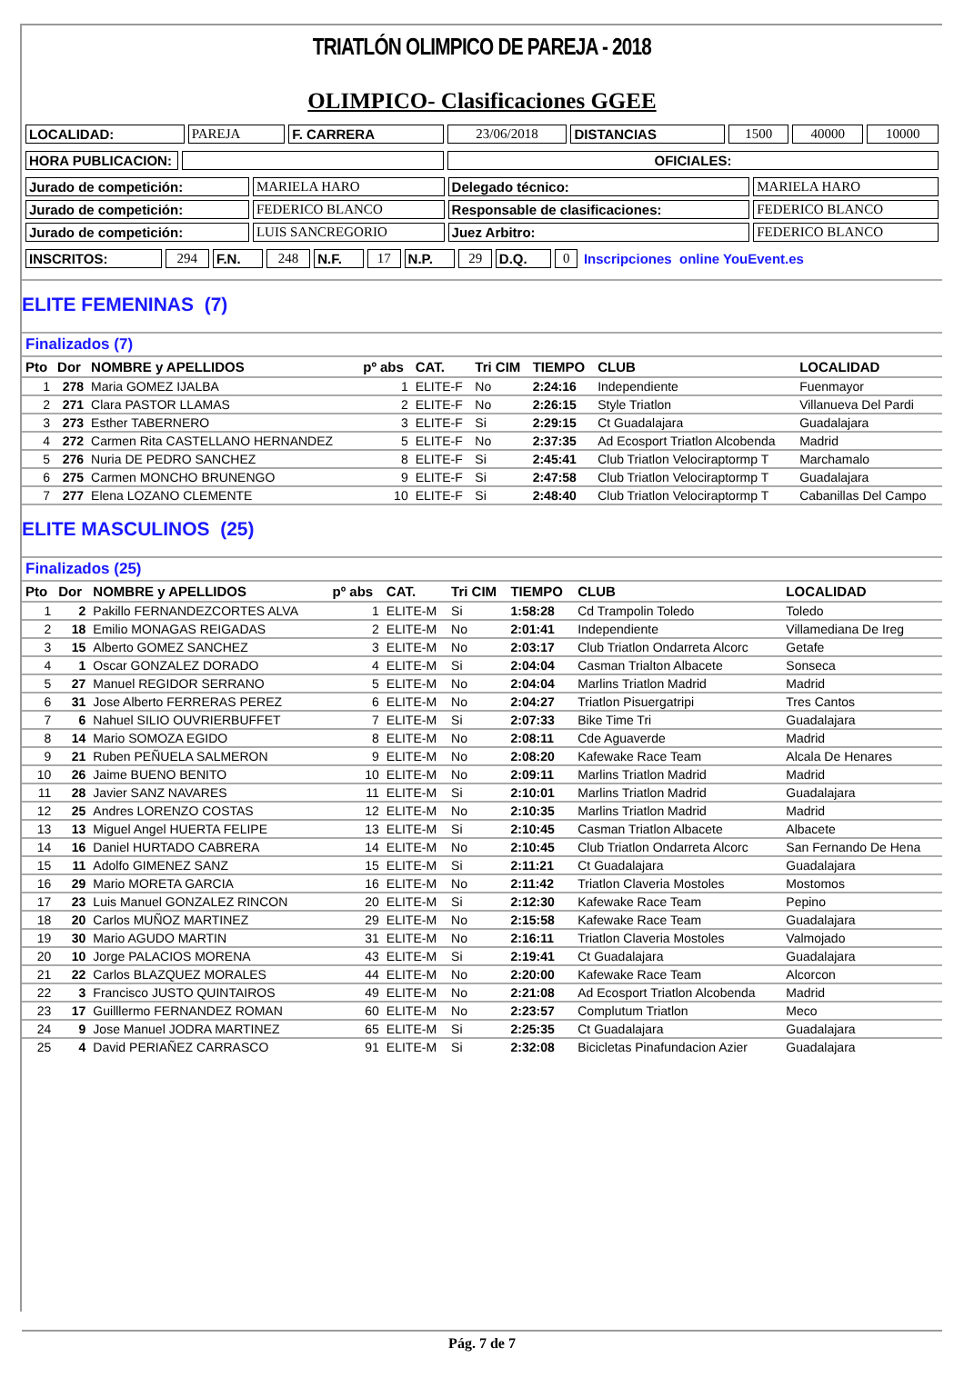TRIATLÓN OLIMPICO DE PAREJA - 2018
OLIMPICO- Clasificaciones GGEE
| LOCALIDAD: | PAREJA | F. CARRERA | 23/06/2018 | DISTANCIAS | 1500 | 40000 | 10000 |
| HORA PUBLICACION: | | OFICIALES: |
| Jurado de competición: | MARIELA HARO | Delegado técnico: | MARIELA HARO |
| Jurado de competición: | FEDERICO BLANCO | Responsable de clasificaciones: | FEDERICO BLANCO |
| Jurado de competición: | LUIS SANCREGORIO | Juez Arbitro: | FEDERICO BLANCO |
| INSCRITOS: | 294 | F.N. | 248 | N.F. | 17 | N.P. | 29 | D.Q. | 0 | Inscripciones online YouEvent.es |
ELITE FEMENINAS (7)
| Finalizados (7) | | | | | | | | |
| --- | --- | --- | --- | --- | --- | --- | --- | --- |
| Pto | Dor | NOMBRE y APELLIDOS | pº abs | CAT. | Tri CIM | TIEMPO | CLUB | LOCALIDAD |
| 1 | 278 | Maria GOMEZ IJALBA | 1 | ELITE-F | No | 2:24:16 | Independiente | Fuenmayor |
| 2 | 271 | Clara PASTOR LLAMAS | 2 | ELITE-F | No | 2:26:15 | Style Triatlon | Villanueva Del Pardi |
| 3 | 273 | Esther TABERNERO | 3 | ELITE-F | Si | 2:29:15 | Ct Guadalajara | Guadalajara |
| 4 | 272 | Carmen Rita CASTELLANO HERNANDEZ | 5 | ELITE-F | No | 2:37:35 | Ad Ecosport Triatlon Alcobenda | Madrid |
| 5 | 276 | Nuria DE PEDRO SANCHEZ | 8 | ELITE-F | Si | 2:45:41 | Club Triatlon Velociraptormp T | Marchamalo |
| 6 | 275 | Carmen MONCHO BRUNENGO | 9 | ELITE-F | Si | 2:47:58 | Club Triatlon Velociraptormp T | Guadalajara |
| 7 | 277 | Elena LOZANO CLEMENTE | 10 | ELITE-F | Si | 2:48:40 | Club Triatlon Velociraptormp T | Cabanillas Del Campo |
ELITE MASCULINOS (25)
| Finalizados (25) | | | | | | | | |
| --- | --- | --- | --- | --- | --- | --- | --- | --- |
| Pto | Dor | NOMBRE y APELLIDOS | pº abs | CAT. | Tri CIM | TIEMPO | CLUB | LOCALIDAD |
| 1 | 2 | Pakillo FERNANDEZCORTES ALVA | 1 | ELITE-M | Si | 1:58:28 | Cd Trampolin Toledo | Toledo |
| 2 | 18 | Emilio MONAGAS REIGADAS | 2 | ELITE-M | No | 2:01:41 | Independiente | Villamediana De Ireg |
| 3 | 15 | Alberto GOMEZ SANCHEZ | 3 | ELITE-M | No | 2:03:17 | Club Triatlon Ondarreta Alcorc | Getafe |
| 4 | 1 | Oscar GONZALEZ DORADO | 4 | ELITE-M | Si | 2:04:04 | Casman Trialton Albacete | Sonseca |
| 5 | 27 | Manuel REGIDOR SERRANO | 5 | ELITE-M | No | 2:04:04 | Marlins Triatlon Madrid | Madrid |
| 6 | 31 | Jose Alberto FERRERAS PEREZ | 6 | ELITE-M | No | 2:04:27 | Triatlon Pisuergatripi | Tres Cantos |
| 7 | 6 | Nahuel SILIO OUVRIERBUFFET | 7 | ELITE-M | Si | 2:07:33 | Bike Time Tri | Guadalajara |
| 8 | 14 | Mario SOMOZA EGIDO | 8 | ELITE-M | No | 2:08:11 | Cde Aguaverde | Madrid |
| 9 | 21 | Ruben PEÑUELA SALMERON | 9 | ELITE-M | No | 2:08:20 | Kafewake Race Team | Alcala De Henares |
| 10 | 26 | Jaime BUENO BENITO | 10 | ELITE-M | No | 2:09:11 | Marlins Triatlon Madrid | Madrid |
| 11 | 28 | Javier SANZ NAVARES | 11 | ELITE-M | Si | 2:10:01 | Marlins Triatlon Madrid | Guadalajara |
| 12 | 25 | Andres LORENZO COSTAS | 12 | ELITE-M | No | 2:10:35 | Marlins Triatlon Madrid | Madrid |
| 13 | 13 | Miguel Angel HUERTA FELIPE | 13 | ELITE-M | Si | 2:10:45 | Casman Triatlon Albacete | Albacete |
| 14 | 16 | Daniel HURTADO CABRERA | 14 | ELITE-M | No | 2:10:45 | Club Triatlon Ondarreta Alcorc | San Fernando De Hena |
| 15 | 11 | Adolfo GIMENEZ SANZ | 15 | ELITE-M | Si | 2:11:21 | Ct Guadalajara | Guadalajara |
| 16 | 29 | Mario MORETA GARCIA | 16 | ELITE-M | No | 2:11:42 | Triatlon Claveria Mostoles | Mostomos |
| 17 | 23 | Luis Manuel GONZALEZ RINCON | 20 | ELITE-M | Si | 2:12:30 | Kafewake Race Team | Pepino |
| 18 | 20 | Carlos MUÑOZ MARTINEZ | 29 | ELITE-M | No | 2:15:58 | Kafewake Race Team | Guadalajara |
| 19 | 30 | Mario AGUDO MARTIN | 31 | ELITE-M | No | 2:16:11 | Triatlon Claveria Mostoles | Valmojado |
| 20 | 10 | Jorge PALACIOS MORENA | 43 | ELITE-M | Si | 2:19:41 | Ct Guadalajara | Guadalajara |
| 21 | 22 | Carlos BLAZQUEZ MORALES | 44 | ELITE-M | No | 2:20:00 | Kafewake Race Team | Alcorcon |
| 22 | 3 | Francisco JUSTO QUINTAIROS | 49 | ELITE-M | No | 2:21:08 | Ad Ecosport Triatlon Alcobenda | Madrid |
| 23 | 17 | Guilllermo FERNANDEZ ROMAN | 60 | ELITE-M | No | 2:23:57 | Complutum Triatlon | Meco |
| 24 | 9 | Jose Manuel JODRA MARTINEZ | 65 | ELITE-M | Si | 2:25:35 | Ct Guadalajara | Guadalajara |
| 25 | 4 | David PERIAÑEZ CARRASCO | 91 | ELITE-M | Si | 2:32:08 | Bicicletas Pinafundacion Azier | Guadalajara |
Pág. 7 de 7